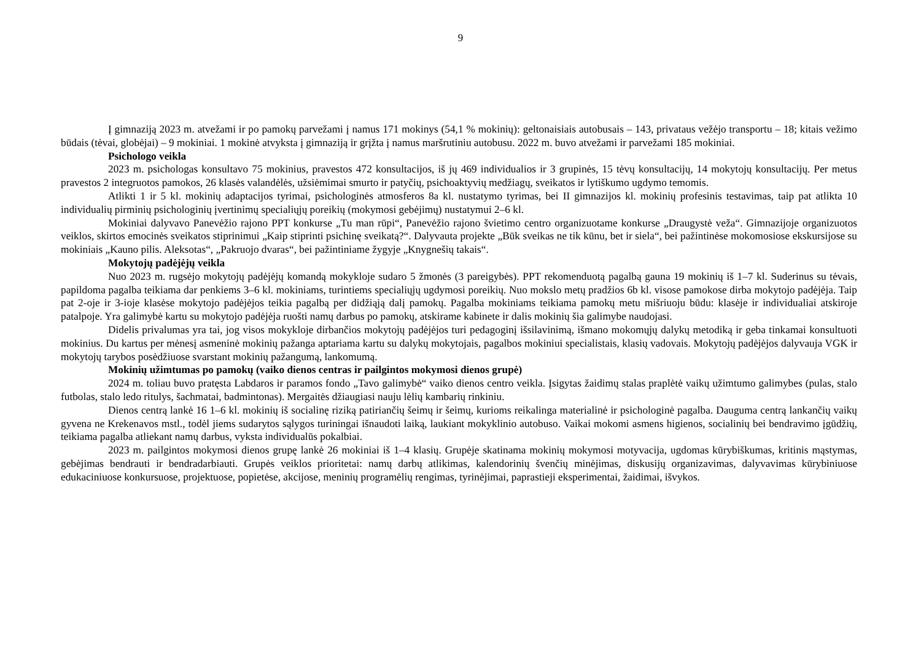9
Į gimnaziją 2023 m. atvežami ir po pamokų parvežami į namus 171 mokinys (54,1 % mokinių): geltonaisiais autobusais – 143, privataus vežėjo transportu – 18; kitais vežimo būdais (tėvai, globėjai) – 9 mokiniai. 1 mokinė atvyksta į gimnaziją ir grįžta į namus maršrutiniu autobusu. 2022 m. buvo atvežami ir parvežami 185 mokiniai.
Psichologo veikla
2023 m. psichologas konsultavo 75 mokinius, pravestos 472 konsultacijos, iš jų 469 individualios ir 3 grupinės, 15 tėvų konsultacijų, 14 mokytojų konsultacijų. Per metus pravestos 2 integruotos pamokos, 26 klasės valandėlės, užsiėmimai smurto ir patyčių, psichoaktyvių medžiagų, sveikatos ir lytiškumo ugdymo temomis.
Atlikti 1 ir 5 kl. mokinių adaptacijos tyrimai, psichologinės atmosferos 8a kl. nustatymo tyrimas, bei II gimnazijos kl. mokinių profesinis testavimas, taip pat atlikta 10 individualių pirminių psichologinių įvertinimų specialiųjų poreikių (mokymosi gebėjimų) nustatymui 2–6 kl.
Mokiniai dalyvavo Panevėžio rajono PPT konkurse „Tu man rūpi“, Panevėžio rajono švietimo centro organizuotame konkurse „Draugystė veža“. Gimnazijoje organizuotos veiklos, skirtos emocinės sveikatos stiprinimui „Kaip stiprinti psichinę sveikatą?“. Dalyvauta projekte „Būk sveikas ne tik kūnu, bet ir siela“, bei pažintinėse mokomosiose ekskursijose su mokiniais „Kauno pilis. Aleksotas“, „Pakruojo dvaras“, bei pažintiniame žygyje „Knygnešių takais“.
Mokytojų padėjėjų veikla
Nuo 2023 m. rugsėjo mokytojų padėjėjų komandą mokykloje sudaro 5 žmonės (3 pareigybės). PPT rekomenduotą pagalbą gauna 19 mokinių iš 1–7 kl. Suderinus su tėvais, papildoma pagalba teikiama dar penkiems 3–6 kl. mokiniams, turintiems specialiųjų ugdymosi poreikių. Nuo mokslo metų pradžios 6b kl. visose pamokose dirba mokytojo padėjėja. Taip pat 2-oje ir 3-ioje klasėse mokytojo padėjėjos teikia pagalbą per didžiąją dalį pamokų. Pagalba mokiniams teikiama pamokų metu mišriuoju būdu: klasėje ir individualiai atskiroje patalpoje. Yra galimybė kartu su mokytojo padėjėja ruošti namų darbus po pamokų, atskirame kabinete ir dalis mokinių šia galimybe naudojasi.
Didelis privalumas yra tai, jog visos mokykloje dirbančios mokytojų padėjėjos turi pedagoginį išsilavinimą, išmano mokomųjų dalykų metodiką ir geba tinkamai konsultuoti mokinius. Du kartus per mėnesį asmeninė mokinių pažanga aptariama kartu su dalykų mokytojais, pagalbos mokiniui specialistais, klasių vadovais. Mokytojų padėjėjos dalyvauja VGK ir mokytojų tarybos posėdžiuose svarstant mokinių pažangumą, lankomumą.
Mokinių užimtumas po pamokų (vaiko dienos centras ir pailgintos mokymosi dienos grupė)
2024 m. toliau buvo pratęsta Labdaros ir paramos fondo „Tavo galimybė“ vaiko dienos centro veikla. Įsigytas žaidimų stalas praplėtė vaikų užimtumo galimybes (pulas, stalo futbolas, stalo ledo ritulys, šachmatai, badmintonas). Mergaitės džiaugiasi nauju lėlių kambarių rinkiniu.
Dienos centrą lankė 16 1–6 kl. mokinių iš socialinę riziką patiriančių šeimų ir šeimų, kurioms reikalinga materialinė ir psichologinė pagalba. Dauguma centrą lankančių vaikų gyvena ne Krekenavos mstl., todėl jiems sudarytos sąlygos turiningai išnaudoti laiką, laukiant mokyklinio autobuso. Vaikai mokomi asmens higienos, socialinių bei bendravimo įgūdžių, teikiama pagalba atliekant namų darbus, vyksta individualūs pokalbiai.
2023 m. pailgintos mokymosi dienos grupę lankė 26 mokiniai iš 1–4 klasių. Grupėje skatinama mokinių mokymosi motyvacija, ugdomas kūrybiškumas, kritinis mąstymas, gebėjimas bendrauti ir bendradarbiauti. Grupės veiklos prioritetai: namų darbų atlikimas, kalendorinių švenčių minėjimas, diskusijų organizavimas, dalyvavimas kūrybiniuose edukaciniuose konkursuose, projektuose, popietėse, akcijose, meninių programėlių rengimas, tyrinėjimai, paprastieji eksperimentai, žaidimai, išvykos.